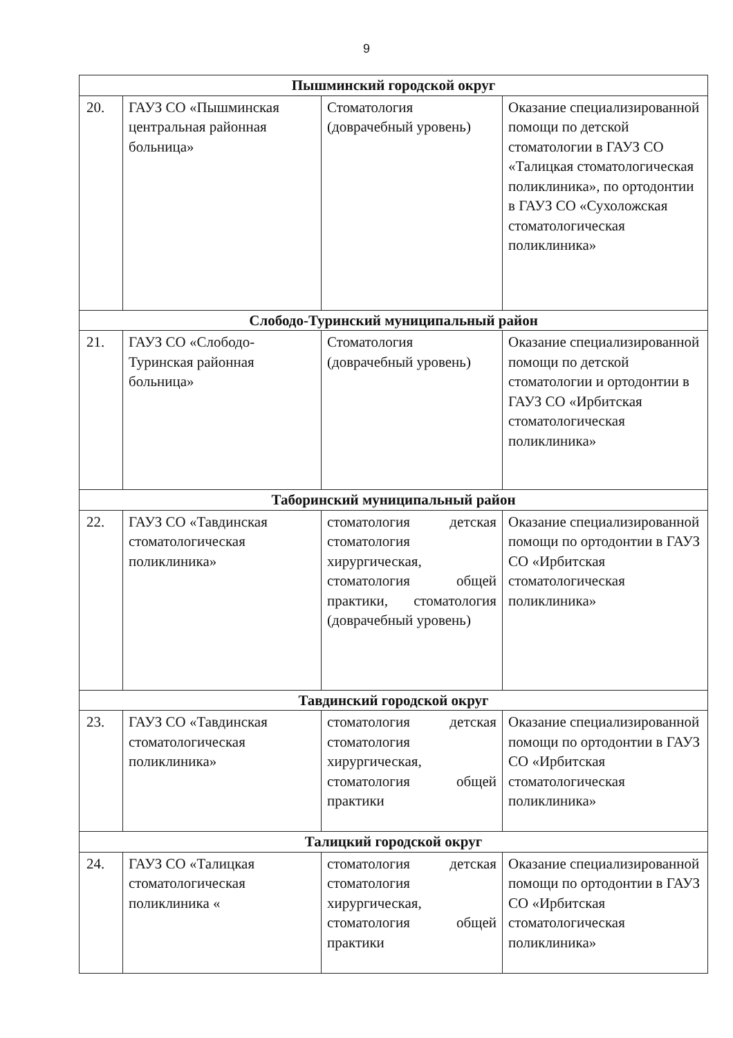9
| Пышминский городской округ | | | |
| 20. | ГАУЗ СО «Пышминская центральная районная больница» | Стоматология (доврачебный уровень) | Оказание специализированной помощи по детской стоматологии в ГАУЗ СО «Талицкая стоматологическая поликлиника», по ортодонтии в ГАУЗ СО «Сухоложская стоматологическая поликлиника» |
| Слободо-Туринский муниципальный район | | | |
| 21. | ГАУЗ СО «Слободо-Туринская районная больница» | Стоматология (доврачебный уровень) | Оказание специализированной помощи по детской стоматологии и ортодонтии в ГАУЗ СО «Ирбитская стоматологическая поликлиника» |
| Таборинский муниципальный район | | | |
| 22. | ГАУЗ СО «Тавдинская стоматологическая поликлиника» | стоматология детская стоматология хирургическая, стоматология общей практики, стоматология (доврачебный уровень) | Оказание специализированной помощи по ортодонтии в ГАУЗ СО «Ирбитская стоматологическая поликлиника» |
| Тавдинский городской округ | | | |
| 23. | ГАУЗ СО «Тавдинская стоматологическая поликлиника» | стоматология детская стоматология хирургическая, стоматология общей практики | Оказание специализированной помощи по ортодонтии в ГАУЗ СО «Ирбитская стоматологическая поликлиника» |
| Талицкий городской округ | | | |
| 24. | ГАУЗ СО «Талицкая стоматологическая поликлиника « | стоматология детская стоматология хирургическая, стоматология общей практики | Оказание специализированной помощи по ортодонтии в ГАУЗ СО «Ирбитская стоматологическая поликлиника» |